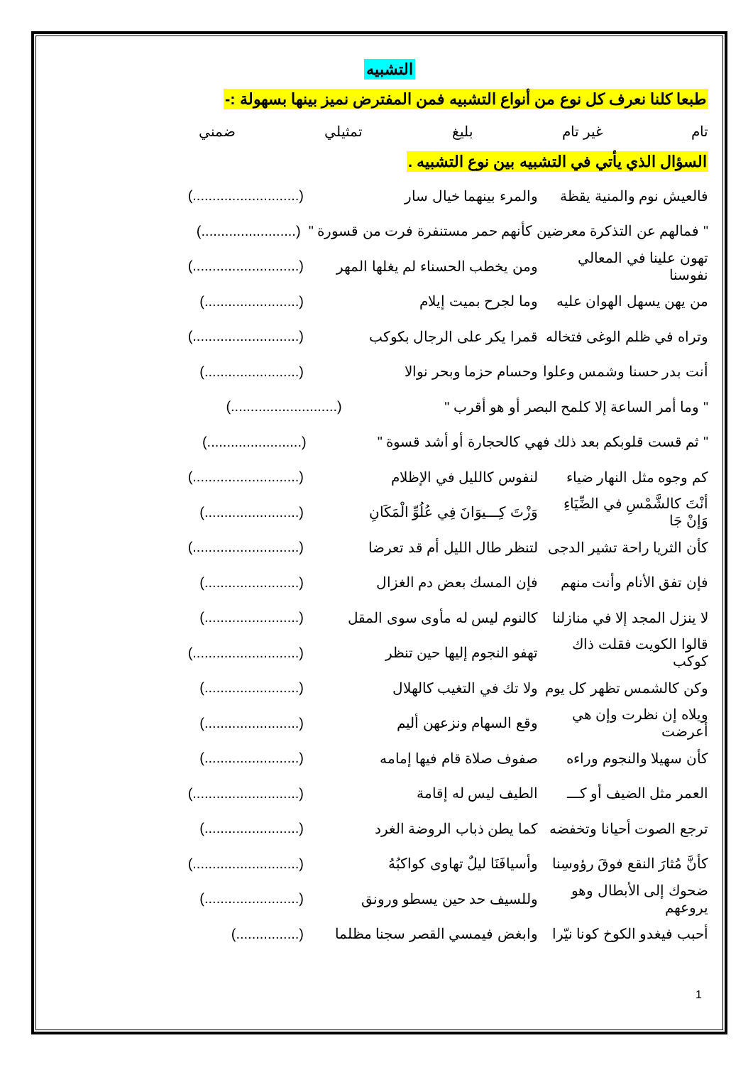التشبيه
طبعا كلنا نعرف كل نوع من أنواع التشبيه فمن المفترض نميز بينها بسهولة :-
تام غير تام بليغ تمثيلي ضمني
السؤال الذي يأتي في التشبيه بين نوع التشبيه .
فالعيش نوم والمنية يقظة والمرء بينهما خيال سار (...........................)
" فمالهم عن التذكرة معرضين كأنهم حمر مستنفرة فرت من قسورة " (........................)
تهون علينا في المعالي نفوسنا ومن يخطب الحسناء لم يغلها المهر (...........................)
من يهن يسهل الهوان عليه وما لجرح بميت إيلام (........................)
وتراه في ظلم الوغى فتخاله قمرا يكر على الرجال بكوكب (...........................)
أنت بدر حسنا وشمس وعلوا وحسام حزما وبحر نوالا (........................)
" وما أمر الساعة إلا كلمح البصر أو هو أقرب " (...........................)
" ثم قست قلوبكم بعد ذلك فهي كالحجارة أو أشد قسوة " (........................)
كم وجوه مثل النهار ضياء لنفوس كالليل في الإظلام (...........................)
أنْتَ كالشَّمْسِ في الضِّيَاءِ وَإنْ جَا وَزْتَ كِـــيوَانَ فِي عُلُوِّ الْمَكَانِ (........................)
كأن الثريا راحة تشير الدجى لتنظر طال الليل أم قد تعرضا (...........................)
فإن تفق الأنام وأنت منهم فإن المسك بعض دم الغزال (........................)
لا ينزل المجد إلا في منازلنا كالنوم ليس له مأوى سوى المقل (........................)
قالوا الكويت فقلت ذاك كوكب تهفو النجوم إليها حين تنظر (...........................)
وكن كالشمس تظهر كل يوم ولا تك في التغيب كالهلال (........................)
ويلاه إن نظرت وإن هي أعرضت وقع السهام ونزعهن أليم (........................)
كأن سهيلا والنجوم وراءه صفوف صلاة قام فيها إمامه (........................)
العمر مثل الضيف أو كـــ الطيف ليس له إقامة (...........................)
ترجع الصوت أحيانا وتخفضه كما يطن ذباب الروضة الغرد (........................)
كأنَّ مُثارَ النقع فوقَ رؤوسِنا وأسيافَنَا ليلٌ تهاوى كواكبُهُ (...........................)
ضحوك إلى الأبطال وهو يروعهم وللسيف حد حين يسطو ورونق (........................)
أحبب فيغدو الكوخ كونا نيّرا وابغض فيمسي القصر سجنا مظلما (................)
1